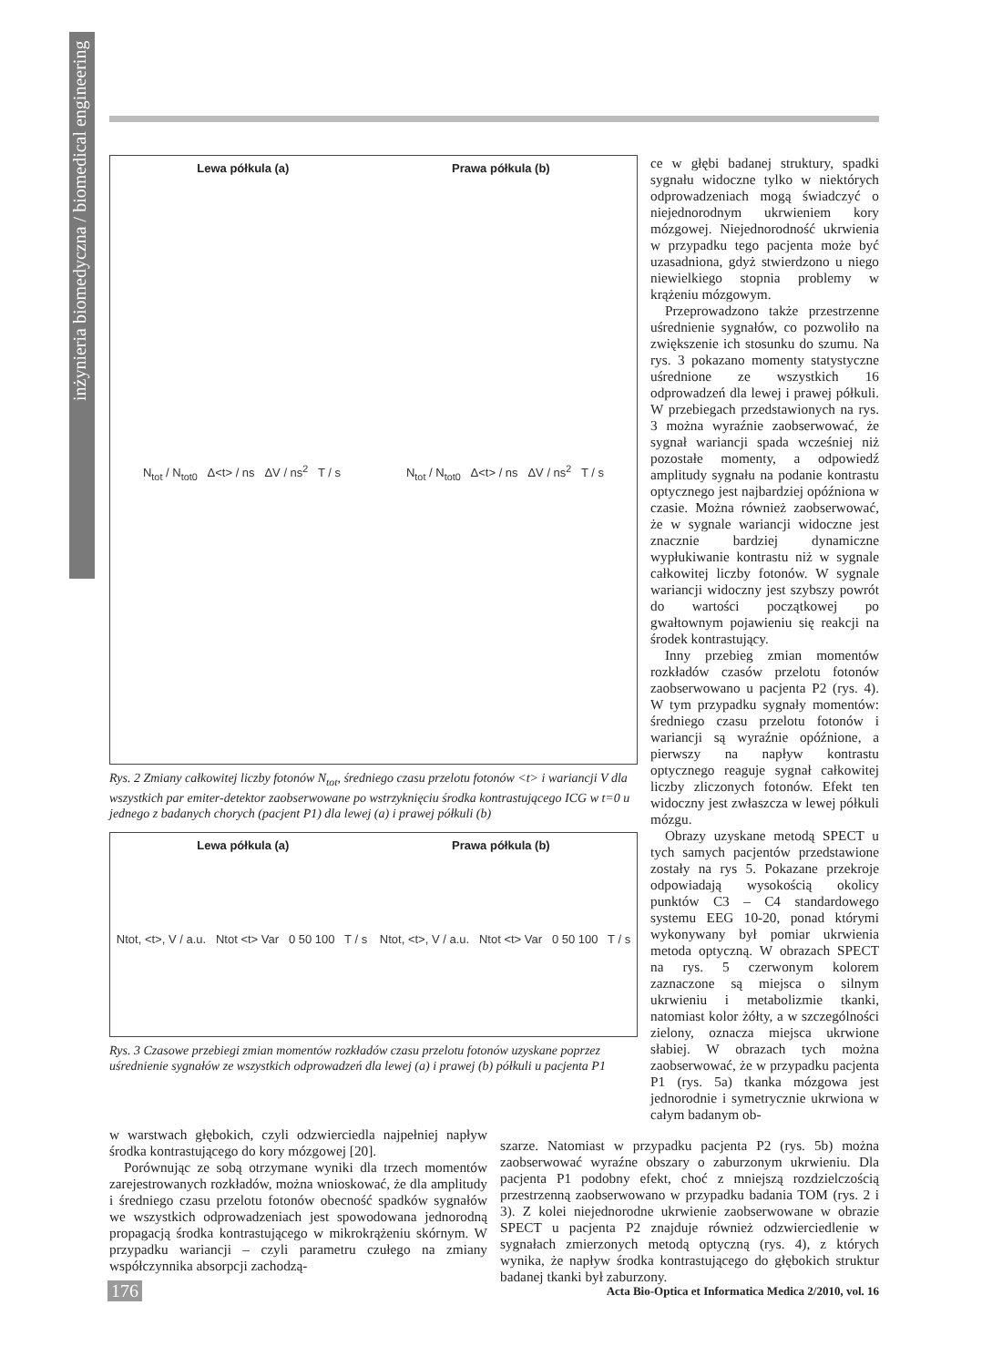inżynieria biomedyczna / biomedical engineering
Lewa półkula (a) Prawa półkula (b)
N<sub>tot</sub> / N<sub>tot0</sub> Δ<t> / ns ΔV / ns<sup>2</sup> T / s N<sub>tot</sub> / N<sub>tot0</sub> Δ<t> / ns ΔV / ns<sup>2</sup> T / s
Rys. 2 Zmiany całkowitej liczby fotonów N<sub>tot</sub>, średniego czasu przelotu fotonów <t> i wariancji V dla wszystkich par emiter-detektor zaobserwowane po wstrzyknięciu środka kontrastującego ICG w t=0 u jednego z badanych chorych (pacjent P1) dla lewej (a) i prawej półkuli (b)
Lewa półkula (a) Prawa półkula (b)
Ntot, <t>, V / a.u. Ntot <t> Var 0 50 100 T / s Ntot, <t>, V / a.u. Ntot <t> Var 0 50 100 T / s
Rys. 3 Czasowe przebiegi zmian momentów rozkładów czasu przelotu fotonów uzyskane poprzez uśrednienie sygnałów ze wszystkich odprowadzeń dla lewej (a) i prawej (b) półkuli u pacjenta P1
ce w głębi badanej struktury, spadki sygnału widoczne tylko w niektórych odprowadzeniach mogą świadczyć o niejednorodnym ukrwieniem kory mózgowej. Niejednorodność ukrwienia w przypadku tego pacjenta może być uzasadniona, gdyż stwierdzono u niego niewielkiego stopnia problemy w krążeniu mózgowym.
Przeprowadzono także przestrzenne uśrednienie sygnałów, co pozwoliło na zwiększenie ich stosunku do szumu. Na rys. 3 pokazano momenty statystyczne uśrednione ze wszystkich 16 odprowadzeń dla lewej i prawej półkuli. W przebiegach przedstawionych na rys. 3 można wyraźnie zaobserwować, że sygnał wariancji spada wcześniej niż pozostałe momenty, a odpowiedź amplitudy sygnału na podanie kontrastu optycznego jest najbardziej opóźniona w czasie. Można również zaobserwować, że w sygnale wariancji widoczne jest znacznie bardziej dynamiczne wypłukiwanie kontrastu niż w sygnale całkowitej liczby fotonów. W sygnale wariancji widoczny jest szybszy powrót do wartości początkowej po gwałtownym pojawieniu się reakcji na środek kontrastujący.
Inny przebieg zmian momentów rozkładów czasów przelotu fotonów zaobserwowano u pacjenta P2 (rys. 4). W tym przypadku sygnały momentów: średniego czasu przelotu fotonów i wariancji są wyraźnie opóźnione, a pierwszy na napływ kontrastu optycznego reaguje sygnał całkowitej liczby zliczonych fotonów. Efekt ten widoczny jest zwłaszcza w lewej półkuli mózgu.
Obrazy uzyskane metodą SPECT u tych samych pacjentów przedstawione zostały na rys 5. Pokazane przekroje odpowiadają wysokością okolicy punktów C3 – C4 standardowego systemu EEG 10-20, ponad którymi wykonywany był pomiar ukrwienia metoda optyczną. W obrazach SPECT na rys. 5 czerwonym kolorem zaznaczone są miejsca o silnym ukrwieniu i metabolizmie tkanki, natomiast kolor żółty, a w szczególności zielony, oznacza miejsca ukrwione słabiej. W obrazach tych można zaobserwować, że w przypadku pacjenta P1 (rys. 5a) tkanka mózgowa jest jednorodnie i symetrycznie ukrwiona w całym badanym ob-
w warstwach głębokich, czyli odzwierciedla najpełniej napływ środka kontrastującego do kory mózgowej [20].
Porównując ze sobą otrzymane wyniki dla trzech momentów zarejestrowanych rozkładów, można wnioskować, że dla amplitudy i średniego czasu przelotu fotonów obecność spadków sygnałów we wszystkich odprowadzeniach jest spowodowana jednorodną propagacją środka kontrastującego w mikrokrążeniu skórnym. W przypadku wariancji – czyli parametru czułego na zmiany współczynnika absorpcji zachodzą-
szarze. Natomiast w przypadku pacjenta P2 (rys. 5b) można zaobserwować wyraźne obszary o zaburzonym ukrwieniu. Dla pacjenta P1 podobny efekt, choć z mniejszą rozdzielczością przestrzenną zaobserwowano w przypadku badania TOM (rys. 2 i 3). Z kolei niejednorodne ukrwienie zaobserwowane w obrazie SPECT u pacjenta P2 znajduje również odzwierciedlenie w sygnałach zmierzonych metodą optyczną (rys. 4), z których wynika, że napływ środka kontrastującego do głębokich struktur badanej tkanki był zaburzony.
176 Acta Bio-Optica et Informatica Medica 2/2010, vol. 16